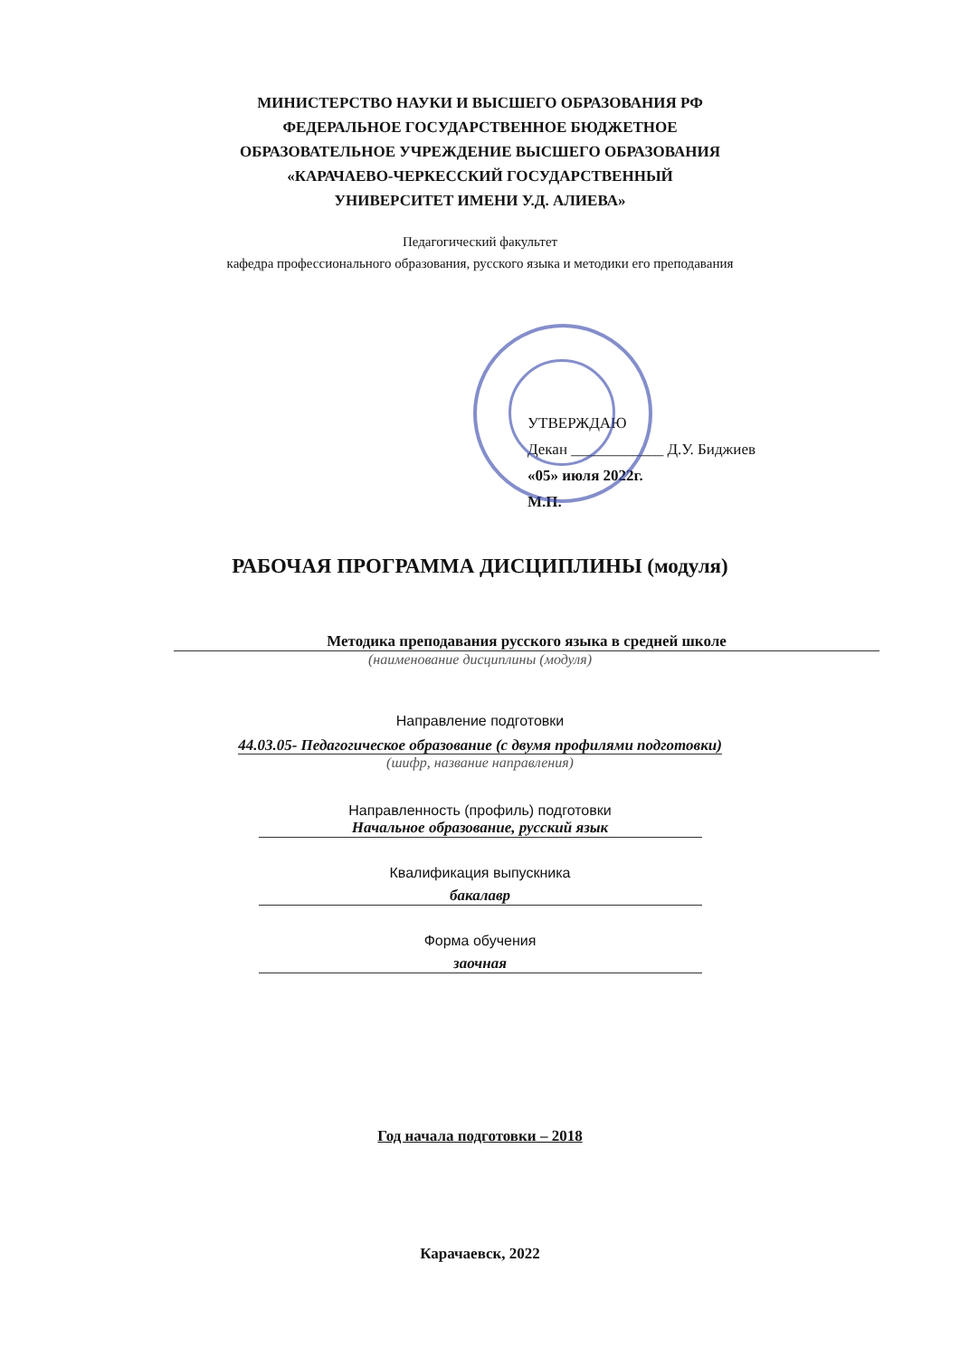МИНИСТЕРСТВО НАУКИ И ВЫСШЕГО ОБРАЗОВАНИЯ РФ
ФЕДЕРАЛЬНОЕ ГОСУДАРСТВЕННОЕ БЮДЖЕТНОЕ
ОБРАЗОВАТЕЛЬНОЕ УЧРЕЖДЕНИЕ ВЫСШЕГО ОБРАЗОВАНИЯ
«КАРАЧАЕВО-ЧЕРКЕССКИЙ ГОСУДАРСТВЕННЫЙ
УНИВЕРСИТЕТ ИМЕНИ У.Д. АЛИЕВА»
Педагогический факультет
кафедра профессионального образования, русского языка и методики его преподавания
УТВЕРЖДАЮ
Декан ____________ Д.У. Биджиев
«05» июля 2022г.
М.П.
РАБОЧАЯ ПРОГРАММА ДИСЦИПЛИНЫ (модуля)
Методика преподавания русского языка в средней школе
(наименование дисциплины (модуля)
Направление подготовки
44.03.05- Педагогическое образование (с двумя профилями подготовки)
(шифр, название направления)
Направленность (профиль) подготовки
Начальное образование, русский язык
Квалификация выпускника
бакалавр
Форма обучения
заочная
Год начала подготовки – 2018
Карачаевск, 2022